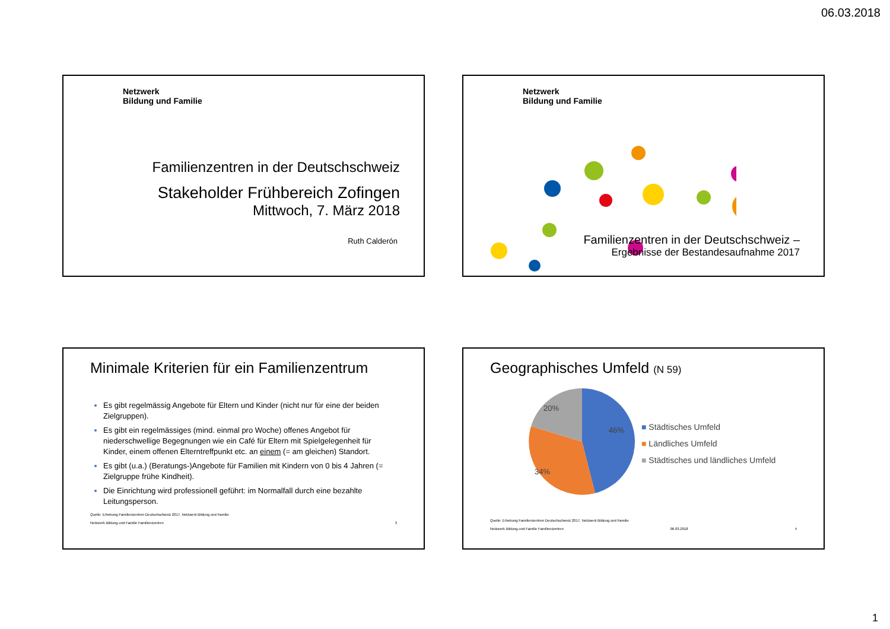06.03.2018
Netzwerk
Bildung und Familie
Familienzentren in der Deutschschweiz
Stakeholder Frühbereich Zofingen
Mittwoch, 7. März 2018
Ruth Calderón
Netzwerk
Bildung und Familie
Familienzentren in der Deutschschweiz –
Ergebnisse der Bestandesaufnahme 2017
Minimale Kriterien für ein Familienzentrum
Es gibt regelmässig Angebote für Eltern und Kinder (nicht nur für eine der beiden Zielgruppen).
Es gibt ein regelmässiges (mind. einmal pro Woche) offenes Angebot für niederschwellige Begegnungen wie ein Café für Eltern mit Spielgelegenheit für Kinder, einem offenen Elterntreffpunkt etc. an einem (= am gleichen) Standort.
Es gibt (u.a.) (Beratungs-)Angebote für Familien mit Kindern von 0 bis 4 Jahren (= Zielgruppe frühe Kindheit).
Die Einrichtung wird professionell geführt: im Normalfall durch eine bezahlte Leitungsperson.
Quelle: Erhebung Familienzentren Deutschschweiz 2017, Netzwerk Bildung und Familie
Netzwerk Bildung und Familie Familienzentren 3
Geographisches Umfeld (N 59)
20%
46%
34%
■ Städtisches Umfeld
■ Ländliches Umfeld
■ Städtisches und ländliches Umfeld
Quelle: Erhebung Familienzentren Deutschschweiz 2017, Netzwerk Bildung und Familie
Netzwerk Bildung und Familie Familienzentren 06.03.2018 4
1